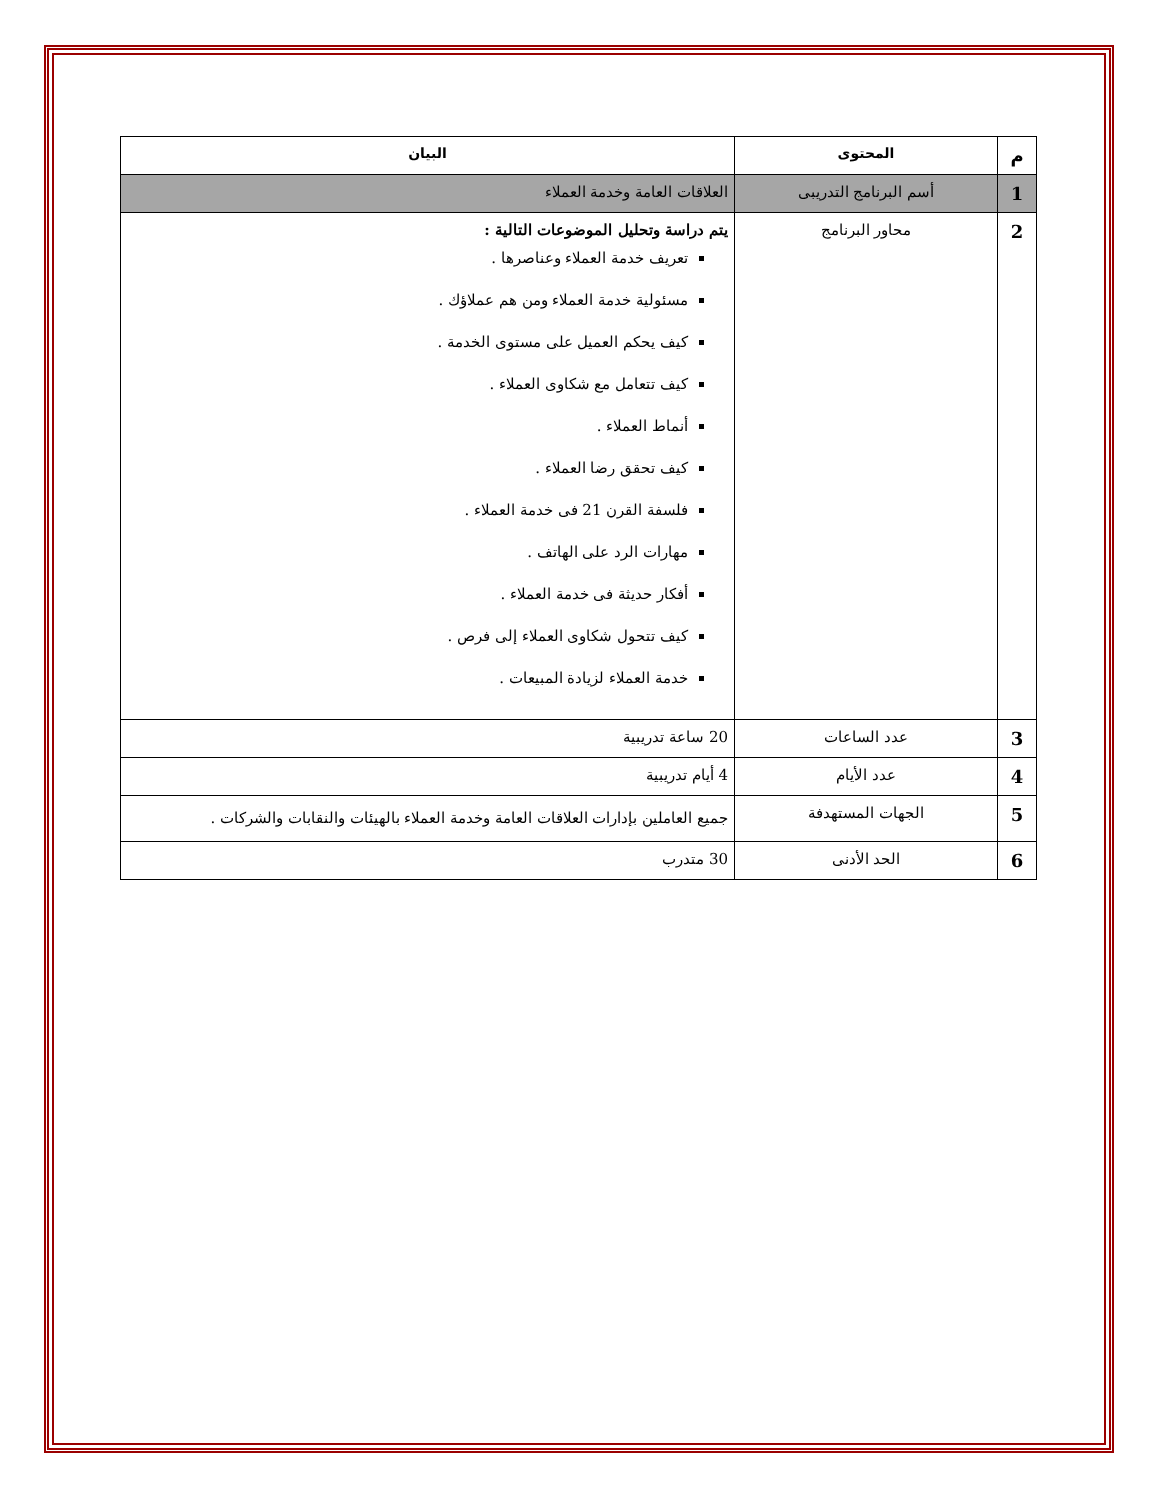| م | المحتوى | البيان |
| --- | --- | --- |
| 1 | أسم البرنامج التدريبى | العلاقات العامة وخدمة العملاء |
| 2 | محاور البرنامج | يتم دراسة وتحليل الموضوعات التالية : تعريف خدمة العملاء وعناصرها . مسئولية خدمة العملاء ومن هم عملاؤك . كيف يحكم العميل على مستوى الخدمة . كيف تتعامل مع شكاوى العملاء . أنماط العملاء . كيف تحقق رضا العملاء . فلسفة القرن 21 فى خدمة العملاء . مهارات الرد على الهاتف . أفكار حديثة فى خدمة العملاء . كيف تتحول شكاوى العملاء إلى فرص . خدمة العملاء لزيادة المبيعات . |
| 3 | عدد الساعات | 20 ساعة تدريبية |
| 4 | عدد الأيام | 4 أيام تدريبية |
| 5 | الجهات المستهدفة | جميع العاملين بإدارات العلاقات العامة وخدمة العملاء بالهيئات والنقابات والشركات . |
| 6 | الحد الأدنى | 30 متدرب |